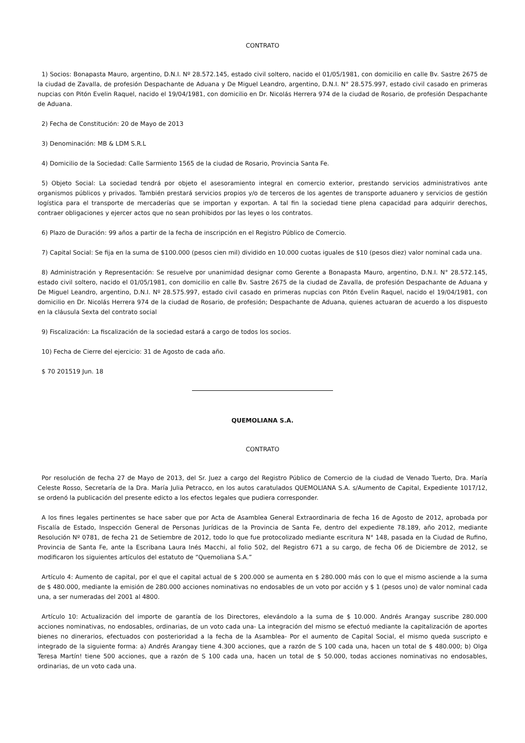CONTRATO
1) Socios: Bonapasta Mauro, argentino, D.N.I. Nº 28.572.145, estado civil soltero, nacido el 01/05/1981, con domicilio en calle Bv. Sastre 2675 de la ciudad de Zavalla, de profesión Despachante de Aduana y De Miguel Leandro, argentino, D.N.I. N° 28.575.997, estado civil casado en primeras nupcias con Pitón Evelin Raquel, nacido el 19/04/1981, con domicilio en Dr. Nicolás Herrera 974 de la ciudad de Rosario, de profesión Despachante de Aduana.
2) Fecha de Constitución: 20 de Mayo de 2013
3) Denominación: MB & LDM S.R.L
4) Domicilio de la Sociedad: Calle Sarmiento 1565 de la ciudad de Rosario, Provincia Santa Fe.
5) Objeto Social: La sociedad tendrá por objeto el asesoramiento integral en comercio exterior, prestando servicios administrativos ante organismos públicos y privados. También prestará servicios propios y/o de terceros de los agentes de transporte aduanero y servicios de gestión logística para el transporte de mercaderías que se importan y exportan. A tal fin la sociedad tiene plena capacidad para adquirir derechos, contraer obligaciones y ejercer actos que no sean prohibidos por las leyes o los contratos.
6) Plazo de Duración: 99 años a partir de la fecha de inscripción en el Registro Público de Comercio.
7) Capital Social: Se fija en la suma de $100.000 (pesos cien mil) dividido en 10.000 cuotas iguales de $10 (pesos diez) valor nominal cada una.
8) Administración y Representación: Se resuelve por unanimidad designar como Gerente a Bonapasta Mauro, argentino, D.N.I. N° 28.572.145, estado civil soltero, nacido el 01/05/1981, con domicilio en calle Bv. Sastre 2675 de la ciudad de Zavalla, de profesión Despachante de Aduana y De Miguel Leandro, argentino, D.N.I. Nº 28.575.997, estado civil casado en primeras nupcias con Pitón Evelin Raquel, nacido el 19/04/1981, con domicilio en Dr. Nicolás Herrera 974 de la ciudad de Rosario, de profesión; Despachante de Aduana, quienes actuaran de acuerdo a los dispuesto en la cláusula Sexta del contrato social
9) Fiscalización: La fiscalización de la sociedad estará a cargo de todos los socios.
10) Fecha de Cierre del ejercicio: 31 de Agosto de cada año.
$ 70 201519 Jun. 18
QUEMOLIANA S.A.
CONTRATO
Por resolución de fecha 27 de Mayo de 2013, del Sr. Juez a cargo del Registro Público de Comercio de la ciudad de Venado Tuerto, Dra. María Celeste Rosso, Secretaría de la Dra. María Julia Petracco, en los autos caratulados QUEMOLIANA S.A. s/Aumento de Capital, Expediente 1017/12, se ordenó la publicación del presente edicto a los efectos legales que pudiera corresponder.
A los fines legales pertinentes se hace saber que por Acta de Asamblea General Extraordinaria de fecha 16 de Agosto de 2012, aprobada por Fiscalía de Estado, Inspección General de Personas Jurídicas de la Provincia de Santa Fe, dentro del expediente 78.189, año 2012, mediante Resolución Nº 0781, de fecha 21 de Setiembre de 2012, todo lo que fue protocolizado mediante escritura N° 148, pasada en la Ciudad de Rufino, Provincia de Santa Fe, ante la Escribana Laura Inés Macchi, al folio 502, del Registro 671 a su cargo, de fecha 06 de Diciembre de 2012, se modificaron los siguientes artículos del estatuto de “Quemoliana S.A.”
Artículo 4: Aumento de capital, por el que el capital actual de $ 200.000 se aumenta en $ 280.000 más con lo que el mismo asciende a la suma de $ 480.000, mediante la emisión de 280.000 acciones nominativas no endosables de un voto por acción y $ 1 (pesos uno) de valor nominal cada una, a ser numeradas del 2001 al 4800.
Artículo 10: Actualización del importe de garantía de los Directores, elevándolo a la suma de $ 10.000. Andrés Arangay suscribe 280.000 acciones nominativas, no endosables, ordinarias, de un voto cada una- La integración del mismo se efectuó mediante la capitalización de aportes bienes no dinerarios, efectuados con posterioridad a la fecha de la Asamblea- Por el aumento de Capital Social, el mismo queda suscripto e integrado de la siguiente forma: a) Andrés Arangay tiene 4.300 acciones, que a razón de S 100 cada una, hacen un total de $ 480.000; b) Olga Teresa Martín! tiene 500 acciones, que a razón de S 100 cada una, hacen un total de $ 50.000, todas acciones nominativas no endosables, ordinarias, de un voto cada una.